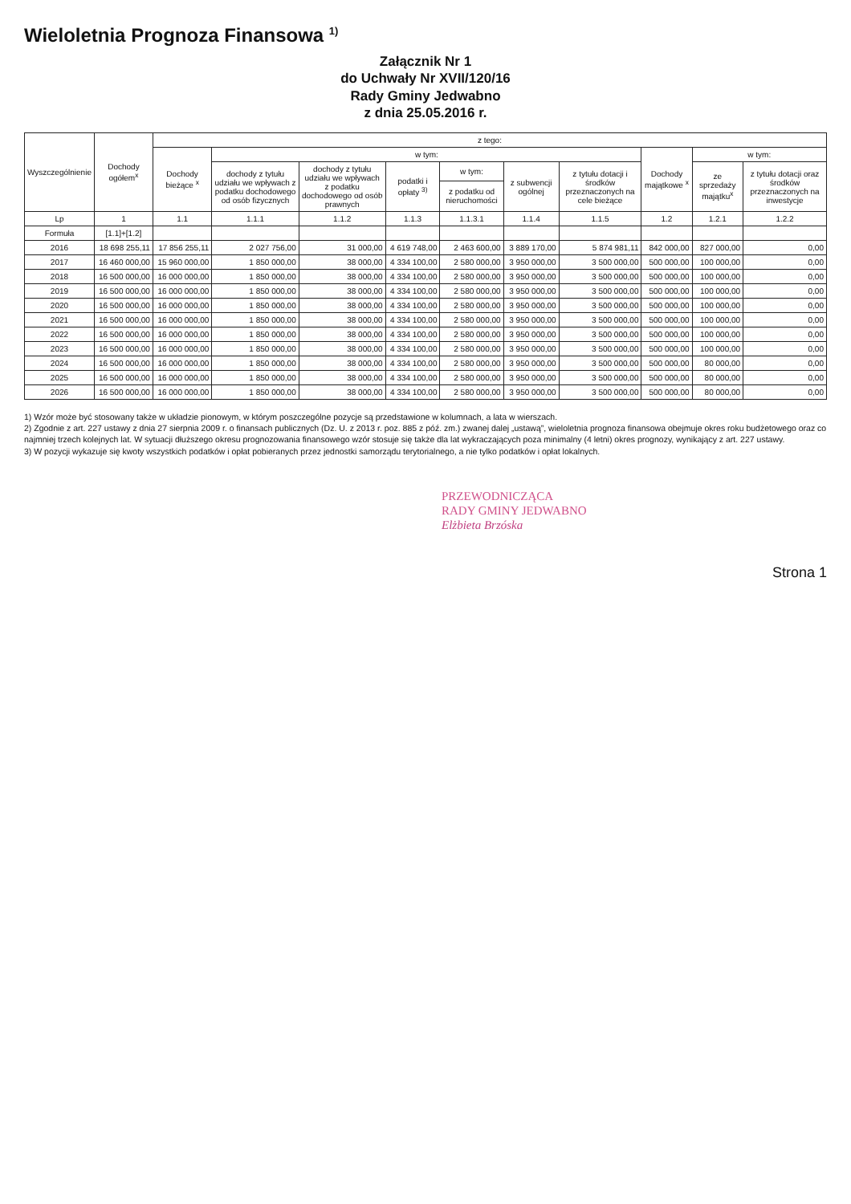Wieloletnia Prognoza Finansowa <sup>1)</sup>
Załącznik Nr 1
do Uchwały Nr XVII/120/16
Rady Gminy Jedwabno
z dnia 25.05.2016 r.
| Wyszczególnienie | Dochody ogółem<sup>x</sup> | z tego: | | | | | | | | | |
| --- | --- | --- | --- | --- | --- | --- | --- | --- | --- | --- | --- |
| | | Dochody bieżące <sup>x</sup> | w tym: | | | | | | Dochody majątkowe <sup>x</sup> | w tym: | |
| | | | dochody z tytułu udziału we wpływach z podatku dochodowego od osób fizycznych | dochody z tytułu udziału we wpływach z podatku dochodowego od osób prawnych | podatki i opłaty <sup>3)</sup> | w tym: | z subwencji ogólnej | z tytułu dotacji i środków przeznaczonych na cele bieżące | | ze sprzedaży majątku<sup>x</sup> | z tytułu dotacji oraz środków przeznaczonych na inwestycje |
| | | | | | | z podatku od nieruchomości | | | | | |
| Lp | 1 | 1.1 | 1.1.1 | 1.1.2 | 1.1.3 | 1.1.3.1 | 1.1.4 | 1.1.5 | 1.2 | 1.2.1 | 1.2.2 |
| Formuła | [1.1]+[1.2] | | | | | | | | | | |
| 2016 | 18 698 255,11 | 17 856 255,11 | 2 027 756,00 | 31 000,00 | 4 619 748,00 | 2 463 600,00 | 3 889 170,00 | 5 874 981,11 | 842 000,00 | 827 000,00 | 0,00 |
| 2017 | 16 460 000,00 | 15 960 000,00 | 1 850 000,00 | 38 000,00 | 4 334 100,00 | 2 580 000,00 | 3 950 000,00 | 3 500 000,00 | 500 000,00 | 100 000,00 | 0,00 |
| 2018 | 16 500 000,00 | 16 000 000,00 | 1 850 000,00 | 38 000,00 | 4 334 100,00 | 2 580 000,00 | 3 950 000,00 | 3 500 000,00 | 500 000,00 | 100 000,00 | 0,00 |
| 2019 | 16 500 000,00 | 16 000 000,00 | 1 850 000,00 | 38 000,00 | 4 334 100,00 | 2 580 000,00 | 3 950 000,00 | 3 500 000,00 | 500 000,00 | 100 000,00 | 0,00 |
| 2020 | 16 500 000,00 | 16 000 000,00 | 1 850 000,00 | 38 000,00 | 4 334 100,00 | 2 580 000,00 | 3 950 000,00 | 3 500 000,00 | 500 000,00 | 100 000,00 | 0,00 |
| 2021 | 16 500 000,00 | 16 000 000,00 | 1 850 000,00 | 38 000,00 | 4 334 100,00 | 2 580 000,00 | 3 950 000,00 | 3 500 000,00 | 500 000,00 | 100 000,00 | 0,00 |
| 2022 | 16 500 000,00 | 16 000 000,00 | 1 850 000,00 | 38 000,00 | 4 334 100,00 | 2 580 000,00 | 3 950 000,00 | 3 500 000,00 | 500 000,00 | 100 000,00 | 0,00 |
| 2023 | 16 500 000,00 | 16 000 000,00 | 1 850 000,00 | 38 000,00 | 4 334 100,00 | 2 580 000,00 | 3 950 000,00 | 3 500 000,00 | 500 000,00 | 100 000,00 | 0,00 |
| 2024 | 16 500 000,00 | 16 000 000,00 | 1 850 000,00 | 38 000,00 | 4 334 100,00 | 2 580 000,00 | 3 950 000,00 | 3 500 000,00 | 500 000,00 | 80 000,00 | 0,00 |
| 2025 | 16 500 000,00 | 16 000 000,00 | 1 850 000,00 | 38 000,00 | 4 334 100,00 | 2 580 000,00 | 3 950 000,00 | 3 500 000,00 | 500 000,00 | 80 000,00 | 0,00 |
| 2026 | 16 500 000,00 | 16 000 000,00 | 1 850 000,00 | 38 000,00 | 4 334 100,00 | 2 580 000,00 | 3 950 000,00 | 3 500 000,00 | 500 000,00 | 80 000,00 | 0,00 |
1) Wzór może być stosowany także w układzie pionowym, w którym poszczególne pozycje są przedstawione w kolumnach, a lata w wierszach.
2) Zgodnie z art. 227 ustawy z dnia 27 sierpnia 2009 r. o finansach publicznych (Dz. U. z 2013 r. poz. 885 z póź. zm.) zwanej dalej „ustawą”, wieloletnia prognoza finansowa obejmuje okres roku budżetowego oraz co najmniej trzech kolejnych lat. W sytuacji dłuższego okresu prognozowania finansowego wzór stosuje się także dla lat wykraczających poza minimalny (4 letni) okres prognozy, wynikający z art. 227 ustawy.
3) W pozycji wykazuje się kwoty wszystkich podatków i opłat pobieranych przez jednostki samorządu terytorialnego, a nie tylko podatków i opłat lokalnych.
PRZEWODNICZĄCA
RADY GMINY JEDWABNO
Elżbieta Brzóska
Strona 1